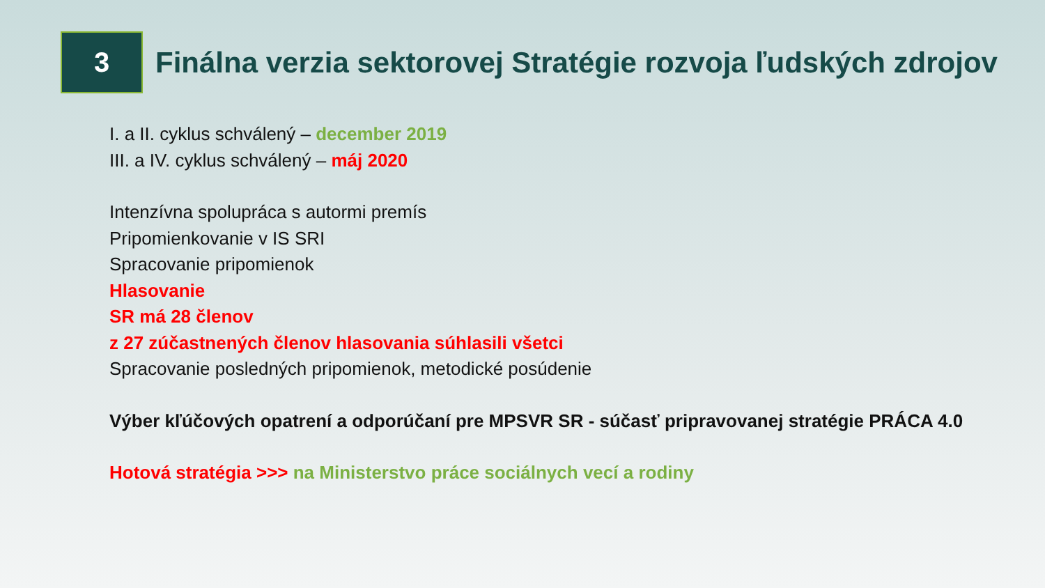3
Finálna verzia sektorovej Stratégie rozvoja ľudských zdrojov
I. a II. cyklus schválený – december 2019
III. a IV. cyklus schválený – máj 2020
Intenzívna spolupráca s autormi premís
Pripomienkovanie v IS SRI
Spracovanie pripomienok
Hlasovanie
SR má 28 členov
z 27 zúčastnených členov hlasovania súhlasili všetci
Spracovanie posledných pripomienok, metodické posúdenie
Výber kľúčových opatrení a odporúčaní pre MPSVR SR - súčasť pripravovanej stratégie PRÁCA 4.0
Hotová stratégia >>> na Ministerstvo práce sociálnych vecí a rodiny